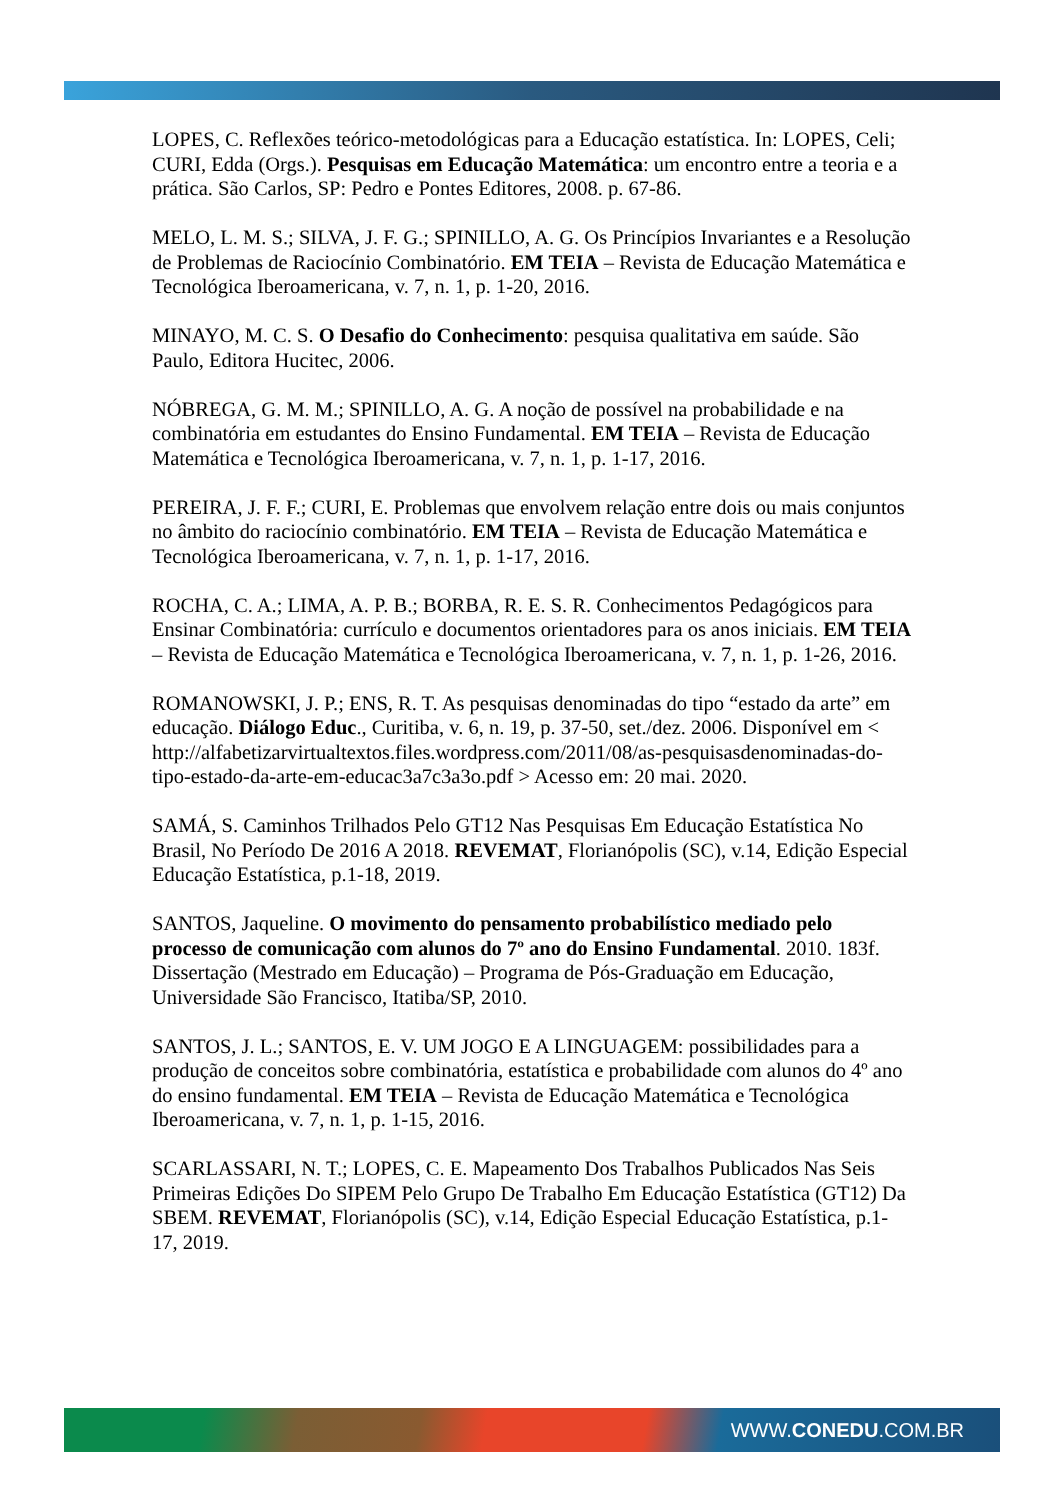LOPES, C. Reflexões teórico-metodológicas para a Educação estatística. In: LOPES, Celi; CURI, Edda (Orgs.). Pesquisas em Educação Matemática: um encontro entre a teoria e a prática. São Carlos, SP: Pedro e Pontes Editores, 2008. p. 67-86.
MELO, L. M. S.; SILVA, J. F. G.; SPINILLO, A. G. Os Princípios Invariantes e a Resolução de Problemas de Raciocínio Combinatório. EM TEIA – Revista de Educação Matemática e Tecnológica Iberoamericana, v. 7, n. 1, p. 1-20, 2016.
MINAYO, M. C. S. O Desafio do Conhecimento: pesquisa qualitativa em saúde. São Paulo, Editora Hucitec, 2006.
NÓBREGA, G. M. M.; SPINILLO, A. G. A noção de possível na probabilidade e na combinatória em estudantes do Ensino Fundamental. EM TEIA – Revista de Educação Matemática e Tecnológica Iberoamericana, v. 7, n. 1, p. 1-17, 2016.
PEREIRA, J. F. F.; CURI, E. Problemas que envolvem relação entre dois ou mais conjuntos no âmbito do raciocínio combinatório. EM TEIA – Revista de Educação Matemática e Tecnológica Iberoamericana, v. 7, n. 1, p. 1-17, 2016.
ROCHA, C. A.; LIMA, A. P. B.; BORBA, R. E. S. R. Conhecimentos Pedagógicos para Ensinar Combinatória: currículo e documentos orientadores para os anos iniciais. EM TEIA – Revista de Educação Matemática e Tecnológica Iberoamericana, v. 7, n. 1, p. 1-26, 2016.
ROMANOWSKI, J. P.; ENS, R. T. As pesquisas denominadas do tipo “estado da arte” em educação. Diálogo Educ., Curitiba, v. 6, n. 19, p. 37-50, set./dez. 2006. Disponível em < http://alfabetizarvirtualtextos.files.wordpress.com/2011/08/as-pesquisasdenominadas-do-tipo-estado-da-arte-em-educac3a7c3a3o.pdf > Acesso em: 20 mai. 2020.
SAMÁ, S. Caminhos Trilhados Pelo GT12 Nas Pesquisas Em Educação Estatística No Brasil, No Período De 2016 A 2018. REVEMAT, Florianópolis (SC), v.14, Edição Especial Educação Estatística, p.1-18, 2019.
SANTOS, Jaqueline. O movimento do pensamento probabilístico mediado pelo processo de comunicação com alunos do 7º ano do Ensino Fundamental. 2010. 183f. Dissertação (Mestrado em Educação) – Programa de Pós-Graduação em Educação, Universidade São Francisco, Itatiba/SP, 2010.
SANTOS, J. L.; SANTOS, E. V. UM JOGO E A LINGUAGEM: possibilidades para a produção de conceitos sobre combinatória, estatística e probabilidade com alunos do 4º ano do ensino fundamental. EM TEIA – Revista de Educação Matemática e Tecnológica Iberoamericana, v. 7, n. 1, p. 1-15, 2016.
SCARLASSARI, N. T.; LOPES, C. E. Mapeamento Dos Trabalhos Publicados Nas Seis Primeiras Edições Do SIPEM Pelo Grupo De Trabalho Em Educação Estatística (GT12) Da SBEM. REVEMAT, Florianópolis (SC), v.14, Edição Especial Educação Estatística, p.1-17, 2019.
WWW.CONEDU.COM.BR